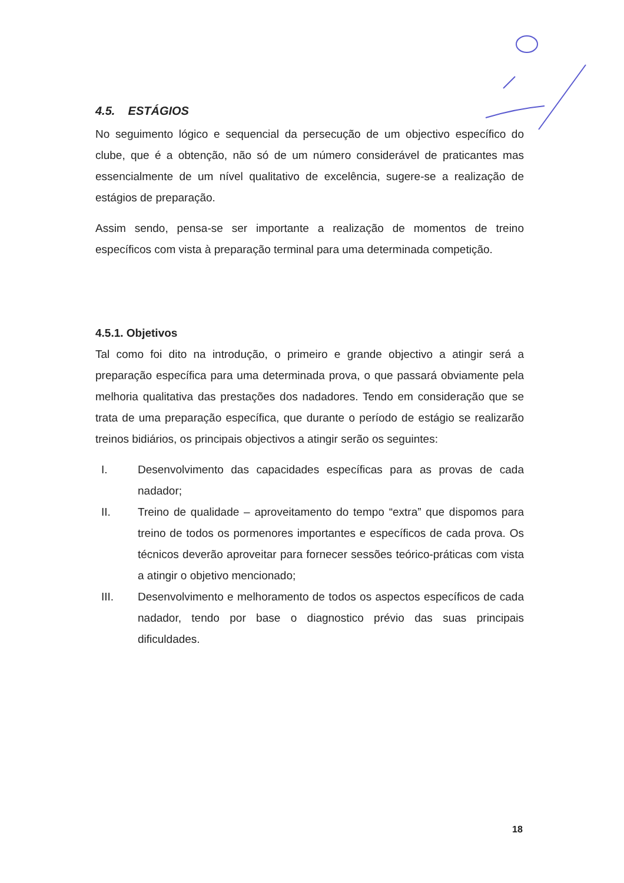4.5. ESTÁGIOS
No seguimento lógico e sequencial da persecução de um objectivo específico do clube, que é a obtenção, não só de um número considerável de praticantes mas essencialmente de um nível qualitativo de excelência, sugere-se a realização de estágios de preparação.
Assim sendo, pensa-se ser importante a realização de momentos de treino específicos com vista à preparação terminal para uma determinada competição.
4.5.1. Objetivos
Tal como foi dito na introdução, o primeiro e grande objectivo a atingir será a preparação específica para uma determinada prova, o que passará obviamente pela melhoria qualitativa das prestações dos nadadores. Tendo em consideração que se trata de uma preparação específica, que durante o período de estágio se realizarão treinos bidiários, os principais objectivos a atingir serão os seguintes:
I. Desenvolvimento das capacidades específicas para as provas de cada nadador;
II. Treino de qualidade – aproveitamento do tempo “extra” que dispomos para treino de todos os pormenores importantes e específicos de cada prova. Os técnicos deverão aproveitar para fornecer sessões teórico-práticas com vista a atingir o objetivo mencionado;
III. Desenvolvimento e melhoramento de todos os aspectos específicos de cada nadador, tendo por base o diagnostico prévio das suas principais dificuldades.
18